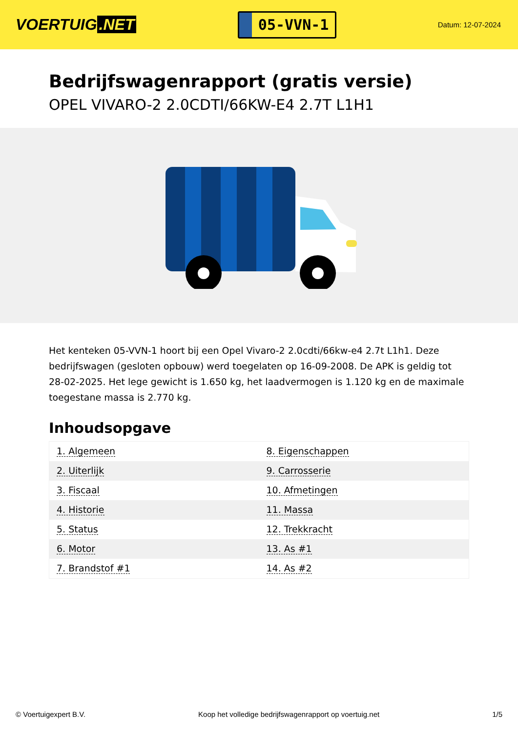VOERTUIG.NET
05-VVN-1
Datum: 12-07-2024
Bedrijfswagenrapport (gratis versie)
OPEL VIVARO-2 2.0CDTI/66KW-E4 2.7T L1H1
Het kenteken 05-VVN-1 hoort bij een Opel Vivaro-2 2.0cdti/66kw-e4 2.7t L1h1. Deze bedrijfswagen (gesloten opbouw) werd toegelaten op 16-09-2008. De APK is geldig tot 28-02-2025. Het lege gewicht is 1.650 kg, het laadvermogen is 1.120 kg en de maximale toegestane massa is 2.770 kg.
Inhoudsopgave
| 1. Algemeen | 8. Eigenschappen |
| 2. Uiterlijk | 9. Carrosserie |
| 3. Fiscaal | 10. Afmetingen |
| 4. Historie | 11. Massa |
| 5. Status | 12. Trekkracht |
| 6. Motor | 13. As #1 |
| 7. Brandstof #1 | 14. As #2 |
© Voertuigexpert B.V. Koop het volledige bedrijfswagenrapport op voertuig.net 1/5